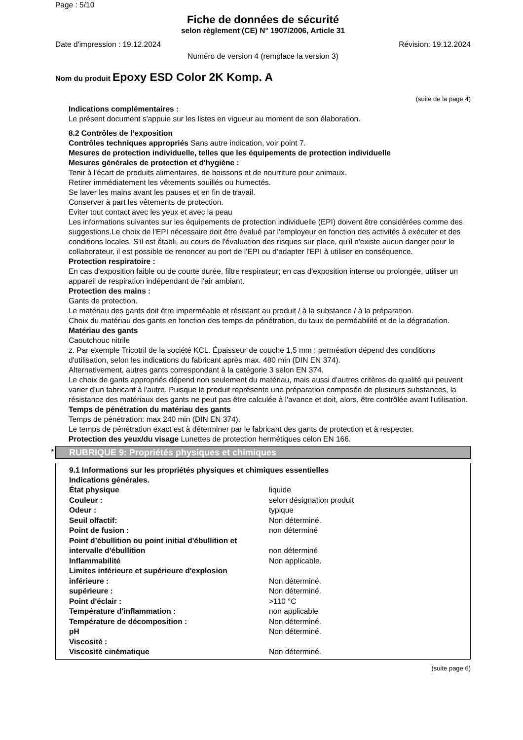Page : 5/10
Fiche de données de sécurité
selon règlement (CE) N° 1907/2006, Article 31
Date d'impression : 19.12.2024 Révision: 19.12.2024
Numéro de version 4 (remplace la version 3)
Nom du produit Epoxy ESD Color 2K Komp. A
(suite de la page 4)
Indications complémentaires :
Le présent document s'appuie sur les listes en vigueur au moment de son élaboration.
8.2 Contrôles de l’exposition
Contrôles techniques appropriés Sans autre indication, voir point 7.
Mesures de protection individuelle, telles que les équipements de protection individuelle
Mesures générales de protection et d'hygiène :
Tenir à l'écart de produits alimentaires, de boissons et de nourriture pour animaux.
Retirer immédiatement les vêtements souillés ou humectés.
Se laver les mains avant les pauses et en fin de travail.
Conserver à part les vêtements de protection.
Eviter tout contact avec les yeux et avec la peau
Les informations suivantes sur les équipements de protection individuelle (EPI) doivent être considérées comme des suggestions.Le choix de l'EPI nécessaire doit être évalué par l'employeur en fonction des activités à exécuter et des conditions locales. S'il est établi, au cours de l'évaluation des risques sur place, qu'il n'existe aucun danger pour le collaborateur, il est possible de renoncer au port de l'EPI ou d’adapter l'EPI à utiliser en conséquence.
Protection respiratoire :
En cas d'exposition faible ou de courte durée, filtre respirateur; en cas d'exposition intense ou prolongée, utiliser un appareil de respiration indépendant de l'air ambiant.
Protection des mains :
Gants de protection.
Le matériau des gants doit être imperméable et résistant au produit / à la substance / à la préparation.
Choix du matériau des gants en fonction des temps de pénétration, du taux de perméabilité et de la dégradation.
Matériau des gants
Caoutchouc nitrile
z. Par exemple Tricotril de la société KCL. Épaisseur de couche 1,5 mm ; perméation dépend des conditions d'utilisation, selon les indications du fabricant après max. 480 min (DIN EN 374).
Alternativement, autres gants correspondant à la catégorie 3 selon EN 374.
Le choix de gants appropriés dépend non seulement du matériau, mais aussi d'autres critères de qualité qui peuvent varier d'un fabricant à l'autre. Puisque le produit représente une préparation composée de plusieurs substances, la résistance des matériaux des gants ne peut pas être calculée à l'avance et doit, alors, être contrôlée avant l'utilisation.
Temps de pénétration du matériau des gants
Temps de pénétration: max 240 min (DIN EN 374).
Le temps de pénétration exact est à déterminer par le fabricant des gants de protection et à respecter.
Protection des yeux/du visage Lunettes de protection hermétiques celon EN 166.
* RUBRIQUE 9: Propriétés physiques et chimiques
9.1 Informations sur les propriétés physiques et chimiques essentielles
Indications générales.
| État physique | liquide |
| Couleur : | selon désignation produit |
| Odeur : | typique |
| Seuil olfactif: | Non déterminé. |
| Point de fusion : | non déterminé |
| Point d’ébullition ou point initial d'ébullition et intervalle d'ébullition | non déterminé |
| Inflammabilité | Non applicable. |
| Limites inférieure et supérieure d'explosion | |
| inférieure : | Non déterminé. |
| supérieure : | Non déterminé. |
| Point d'éclair : | >110 °C |
| Température d'inflammation : | non applicable |
| Température de décomposition : | Non déterminé. |
| pH | Non déterminé. |
| Viscosité : | |
| Viscosité cinématique | Non déterminé. |
(suite page 6)